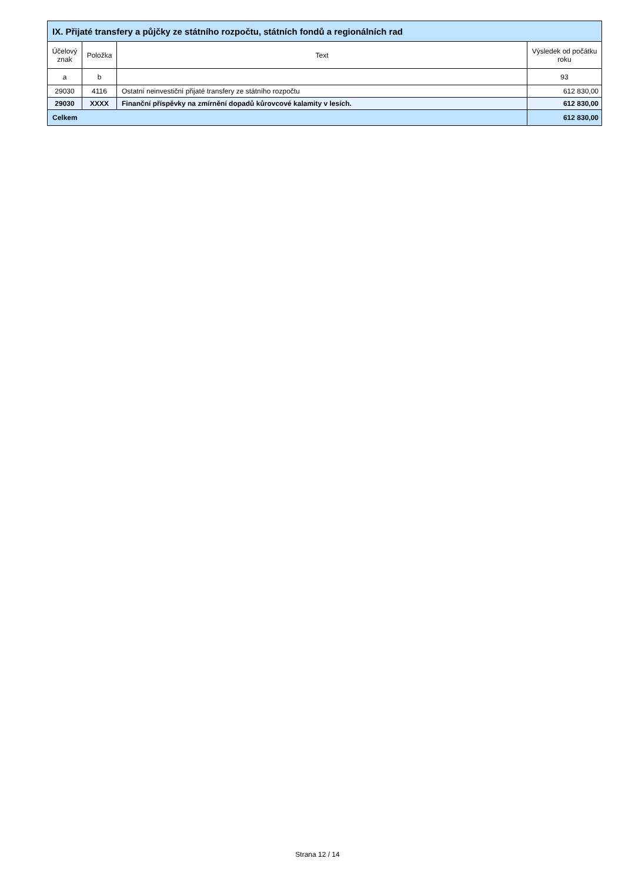| IX. Přijaté transfery a půjčky ze státního rozpočtu, státních fondů a regionálních rad | | | |
| --- | --- | --- | --- |
| Účelový znak | Položka | Text | Výsledek od počátku roku |
| a | b | | 93 |
| 29030 | 4116 | Ostatní neinvestiční přijaté transfery ze státního rozpočtu | 612 830,00 |
| 29030 | XXXX | Finanční příspěvky na zmírnění dopadů kůrovcové kalamity v lesích. | 612 830,00 |
| Celkem | | | 612 830,00 |
Strana 12 / 14